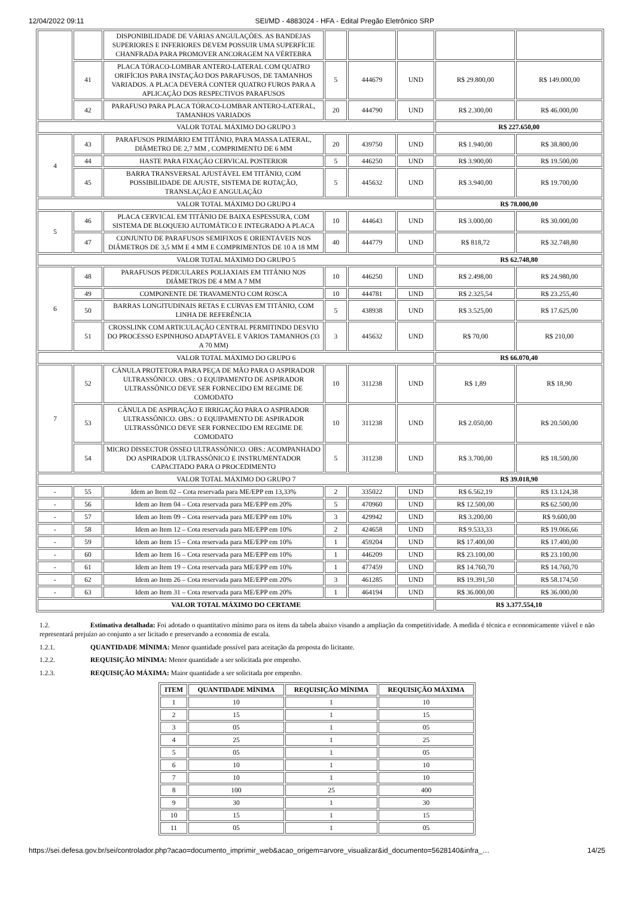12/04/2022 09:11 SEI/MD - 4883024 - HFA - Edital Pregão Eletrônico SRP
| | | DISPONIBILIDADE DE VÁRIAS ANGULAÇÕES. AS BANDEJAS SUPERIORES E INFERIORES DEVEM POSSUIR UMA SUPERFÍCIE CHANFRADA PARA PROMOVER ANCORAGEM NA VÉRTEBRA | | | | | |
| | 41 | PLACA TÓRACO-LOMBAR ANTERO-LATERAL COM QUATRO ORIFÍCIOS PARA INSTAÇÃO DOS PARAFUSOS, DE TAMANHOS VARIADOS. A PLACA DEVERÁ CONTER QUATRO FUROS PARA A APLICAÇÃO DOS RESPECTIVOS PARAFUSOS | 5 | 444679 | UND | R$ 29.800,00 | R$ 149.000,00 |
| | 42 | PARAFUSO PARA PLACA TÓRACO-LOMBAR ANTERO-LATERAL, TAMANHOS VARIADOS | 20 | 444790 | UND | R$ 2.300,00 | R$ 46.000,00 |
| VALOR TOTAL MÁXIMO DO GRUPO 3 | | | | | | R$ 227.650,00 | |
| 4 | 43 | PARAFUSOS PRIMÁRIO EM TITÂNIO, PARA MASSA LATERAL, DIÂMETRO DE 2,7 MM , COMPRIMENTO DE 6 MM | 20 | 439750 | UND | R$ 1.940,00 | R$ 38.800,00 |
| | 44 | HASTE PARA FIXAÇÃO CERVICAL POSTERIOR | 5 | 446250 | UND | R$ 3.900,00 | R$ 19.500,00 |
| | 45 | BARRA TRANSVERSAL AJUSTÁVEL EM TITÂNIO, COM POSSIBILIDADE DE AJUSTE, SISTEMA DE ROTAÇÃO, TRANSLAÇÃO E ANGULAÇÃO | 5 | 445632 | UND | R$ 3.940,00 | R$ 19.700,00 |
| VALOR TOTAL MÁXIMO DO GRUPO 4 | | | | | | R$ 78.000,00 | |
| 5 | 46 | PLACA CERVICAL EM TITÂNIO DE BAIXA ESPESSURA, COM SISTEMA DE BLOQUEIO AUTOMÁTICO E INTEGRADO A PLACA | 10 | 444643 | UND | R$ 3.000,00 | R$ 30.000,00 |
| | 47 | CONJUNTO DE PARAFUSOS SEMIFIXOS E ORIENTÁVEIS NOS DIÂMETROS DE 3,5 MM E 4 MM E COMPRIMENTOS DE 10 A 18 MM | 40 | 444779 | UND | R$ 818,72 | R$ 32.748,80 |
| VALOR TOTAL MÁXIMO DO GRUPO 5 | | | | | | R$ 62.748,80 | |
| 6 | 48 | PARAFUSOS PEDICULARES POLIAXIAIS EM TITÂNIO NOS DIÂMETROS DE 4 MM A 7 MM | 10 | 446250 | UND | R$ 2.498,00 | R$ 24.980,00 |
| | 49 | COMPONENTE DE TRAVAMENTO COM ROSCA | 10 | 444781 | UND | R$ 2.325,54 | R$ 23.255,40 |
| | 50 | BARRAS LONGITUDINAIS RETAS E CURVAS EM TITÂNIO, COM LINHA DE REFERÊNCIA | 5 | 438938 | UND | R$ 3.525,00 | R$ 17.625,00 |
| | 51 | CROSSLINK COM ARTICULAÇÃO CENTRAL PERMITINDO DESVIO DO PROCESSO ESPINHOSO ADAPTÁVEL E VÁRIOS TAMANHOS (33 A 70 MM) | 3 | 445632 | UND | R$ 70,00 | R$ 210,00 |
| VALOR TOTAL MÁXIMO DO GRUPO 6 | | | | | | R$ 66.070,40 | |
| 7 | 52 | CÂNULA PROTETORA PARA PEÇA DE MÃO PARA O ASPIRADOR ULTRASSÔNICO. OBS.: O EQUIPAMENTO DE ASPIRADOR ULTRASSÔNICO DEVE SER FORNECIDO EM REGIME DE COMODATO | 10 | 311238 | UND | R$ 1,89 | R$ 18,90 |
| | 53 | CÂNULA DE ASPIRAÇÃO E IRRIGAÇÃO PARA O ASPIRADOR ULTRASSÔNICO. OBS.: O EQUIPAMENTO DE ASPIRADOR ULTRASSÔNICO DEVE SER FORNECIDO EM REGIME DE COMODATO | 10 | 311238 | UND | R$ 2.050,00 | R$ 20.500,00 |
| | 54 | MICRO DISSECTOR ÓSSEO ULTRASSÔNICO. OBS.: ACOMPANHADO DO ASPIRADOR ULTRASSÔNICO E INSTRUMENTADOR CAPACITADO PARA O PROCEDIMENTO | 5 | 311238 | UND | R$ 3.700,00 | R$ 18.500,00 |
| VALOR TOTAL MÁXIMO DO GRUPO 7 | | | | | | R$ 39.018,90 | |
| - | 55 | Idem ao Item 02 – Cota reservada para ME/EPP em 13,33% | 2 | 335022 | UND | R$ 6.562,19 | R$ 13.124,38 |
| - | 56 | Idem ao Item 04 – Cota reservada para ME/EPP em 20% | 5 | 470960 | UND | R$ 12.500,00 | R$ 62.500,00 |
| - | 57 | Idem ao Item 09 – Cota reservada para ME/EPP em 10% | 3 | 429942 | UND | R$ 3.200,00 | R$ 9.600,00 |
| - | 58 | Idem ao Item 12 – Cota reservada para ME/EPP em 10% | 2 | 424658 | UND | R$ 9.533,33 | R$ 19.066,66 |
| - | 59 | Idem ao Item 15 – Cota reservada para ME/EPP em 10% | 1 | 459204 | UND | R$ 17.400,00 | R$ 17.400,00 |
| - | 60 | Idem ao Item 16 – Cota reservada para ME/EPP em 10% | 1 | 446209 | UND | R$ 23.100,00 | R$ 23.100,00 |
| - | 61 | Idem ao Item 19 – Cota reservada para ME/EPP em 10% | 1 | 477459 | UND | R$ 14.760,70 | R$ 14.760,70 |
| - | 62 | Idem ao Item 26 – Cota reservada para ME/EPP em 20% | 3 | 461285 | UND | R$ 19.391,50 | R$ 58.174,50 |
| - | 63 | Idem ao Item 31 – Cota reservada para ME/EPP em 20% | 1 | 464194 | UND | R$ 36.000,00 | R$ 36.000,00 |
| VALOR TOTAL MÁXIMO DO CERTAME | | | | | | R$ 3.377.554,10 | |
1.2. Estimativa detalhada: Foi adotado o quantitativo mínimo para os itens da tabela abaixo visando a ampliação da competitividade. A medida é técnica e economicamente viável e não representará prejuízo ao conjunto a ser licitado e preservando a economia de escala.
1.2.1. QUANTIDADE MÍNIMA: Menor quantidade possível para aceitação da proposta do licitante.
1.2.2. REQUISIÇÃO MÍNIMA: Menor quantidade a ser solicitada por empenho.
1.2.3. REQUISIÇÃO MÁXIMA: Maior quantidade a ser solicitada por empenho.
| ITEM | QUANTIDADE MÍNIMA | REQUISIÇÃO MÍNIMA | REQUISIÇÃO MÁXIMA |
| --- | --- | --- | --- |
| 1 | 10 | 1 | 10 |
| 2 | 15 | 1 | 15 |
| 3 | 05 | 1 | 05 |
| 4 | 25 | 1 | 25 |
| 5 | 05 | 1 | 05 |
| 6 | 10 | 1 | 10 |
| 7 | 10 | 1 | 10 |
| 8 | 100 | 25 | 400 |
| 9 | 30 | 1 | 30 |
| 10 | 15 | 1 | 15 |
| 11 | 05 | 1 | 05 |
https://sei.defesa.gov.br/sei/controlador.php?acao=documento_imprimir_web&acao_origem=arvore_visualizar&id_documento=5628140&infra_… 14/25